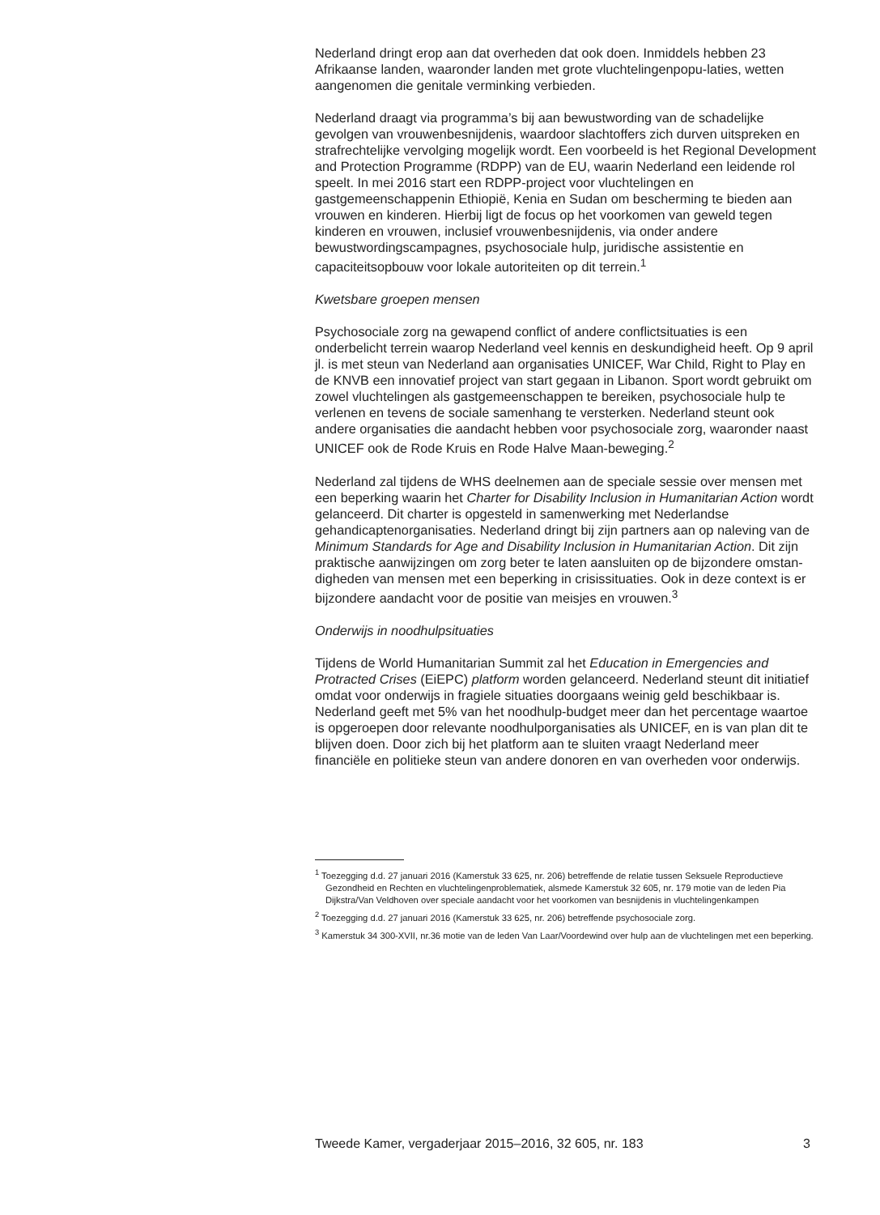Nederland dringt erop aan dat overheden dat ook doen. Inmiddels hebben 23 Afrikaanse landen, waaronder landen met grote vluchtelingenpopu-laties, wetten aangenomen die genitale verminking verbieden.
Nederland draagt via programma’s bij aan bewustwording van de schadelijke gevolgen van vrouwenbesnijdenis, waardoor slachtoffers zich durven uitspreken en strafrechtelijke vervolging mogelijk wordt. Een voorbeeld is het Regional Development and Protection Programme (RDPP) van de EU, waarin Nederland een leidende rol speelt. In mei 2016 start een RDPP-project voor vluchtelingen en gastgemeenschappenin Ethiopië, Kenia en Sudan om bescherming te bieden aan vrouwen en kinderen. Hierbij ligt de focus op het voorkomen van geweld tegen kinderen en vrouwen, inclusief vrouwenbesnijdenis, via onder andere bewustwordingscampagnes, psychosociale hulp, juridische assistentie en capaciteitsopbouw voor lokale autoriteiten op dit terrein.<sup>1</sup>
Kwetsbare groepen mensen
Psychosociale zorg na gewapend conflict of andere conflictsituaties is een onderbelicht terrein waarop Nederland veel kennis en deskundigheid heeft. Op 9 april jl. is met steun van Nederland aan organisaties UNICEF, War Child, Right to Play en de KNVB een innovatief project van start gegaan in Libanon. Sport wordt gebruikt om zowel vluchtelingen als gastgemeenschappen te bereiken, psychosociale hulp te verlenen en tevens de sociale samenhang te versterken. Nederland steunt ook andere organisaties die aandacht hebben voor psychosociale zorg, waaronder naast UNICEF ook de Rode Kruis en Rode Halve Maan-beweging.<sup>2</sup>
Nederland zal tijdens de WHS deelnemen aan de speciale sessie over mensen met een beperking waarin het Charter for Disability Inclusion in Humanitarian Action wordt gelanceerd. Dit charter is opgesteld in samenwerking met Nederlandse gehandicaptenorganisaties. Nederland dringt bij zijn partners aan op naleving van de Minimum Standards for Age and Disability Inclusion in Humanitarian Action. Dit zijn praktische aanwijzingen om zorg beter te laten aansluiten op de bijzondere omstan-digheden van mensen met een beperking in crisissituaties. Ook in deze context is er bijzondere aandacht voor de positie van meisjes en vrouwen.<sup>3</sup>
Onderwijs in noodhulpsituaties
Tijdens de World Humanitarian Summit zal het Education in Emergencies and Protracted Crises (EiEPC) platform worden gelanceerd. Nederland steunt dit initiatief omdat voor onderwijs in fragiele situaties doorgaans weinig geld beschikbaar is. Nederland geeft met 5% van het noodhulp-budget meer dan het percentage waartoe is opgeroepen door relevante noodhulporganisaties als UNICEF, en is van plan dit te blijven doen. Door zich bij het platform aan te sluiten vraagt Nederland meer financiële en politieke steun van andere donoren en van overheden voor onderwijs.
<sup>1</sup> Toezegging d.d. 27 januari 2016 (Kamerstuk 33 625, nr. 206) betreffende de relatie tussen Seksuele Reproductieve Gezondheid en Rechten en vluchtelingenproblematiek, alsmede Kamerstuk 32 605, nr. 179 motie van de leden Pia Dijkstra/Van Veldhoven over speciale aandacht voor het voorkomen van besnijdenis in vluchtelingenkampen
<sup>2</sup> Toezegging d.d. 27 januari 2016 (Kamerstuk 33 625, nr. 206) betreffende psychosociale zorg.
<sup>3</sup> Kamerstuk 34 300-XVII, nr.36 motie van de leden Van Laar/Voordewind over hulp aan de vluchtelingen met een beperking.
Tweede Kamer, vergaderjaar 2015–2016, 32 605, nr. 183 3